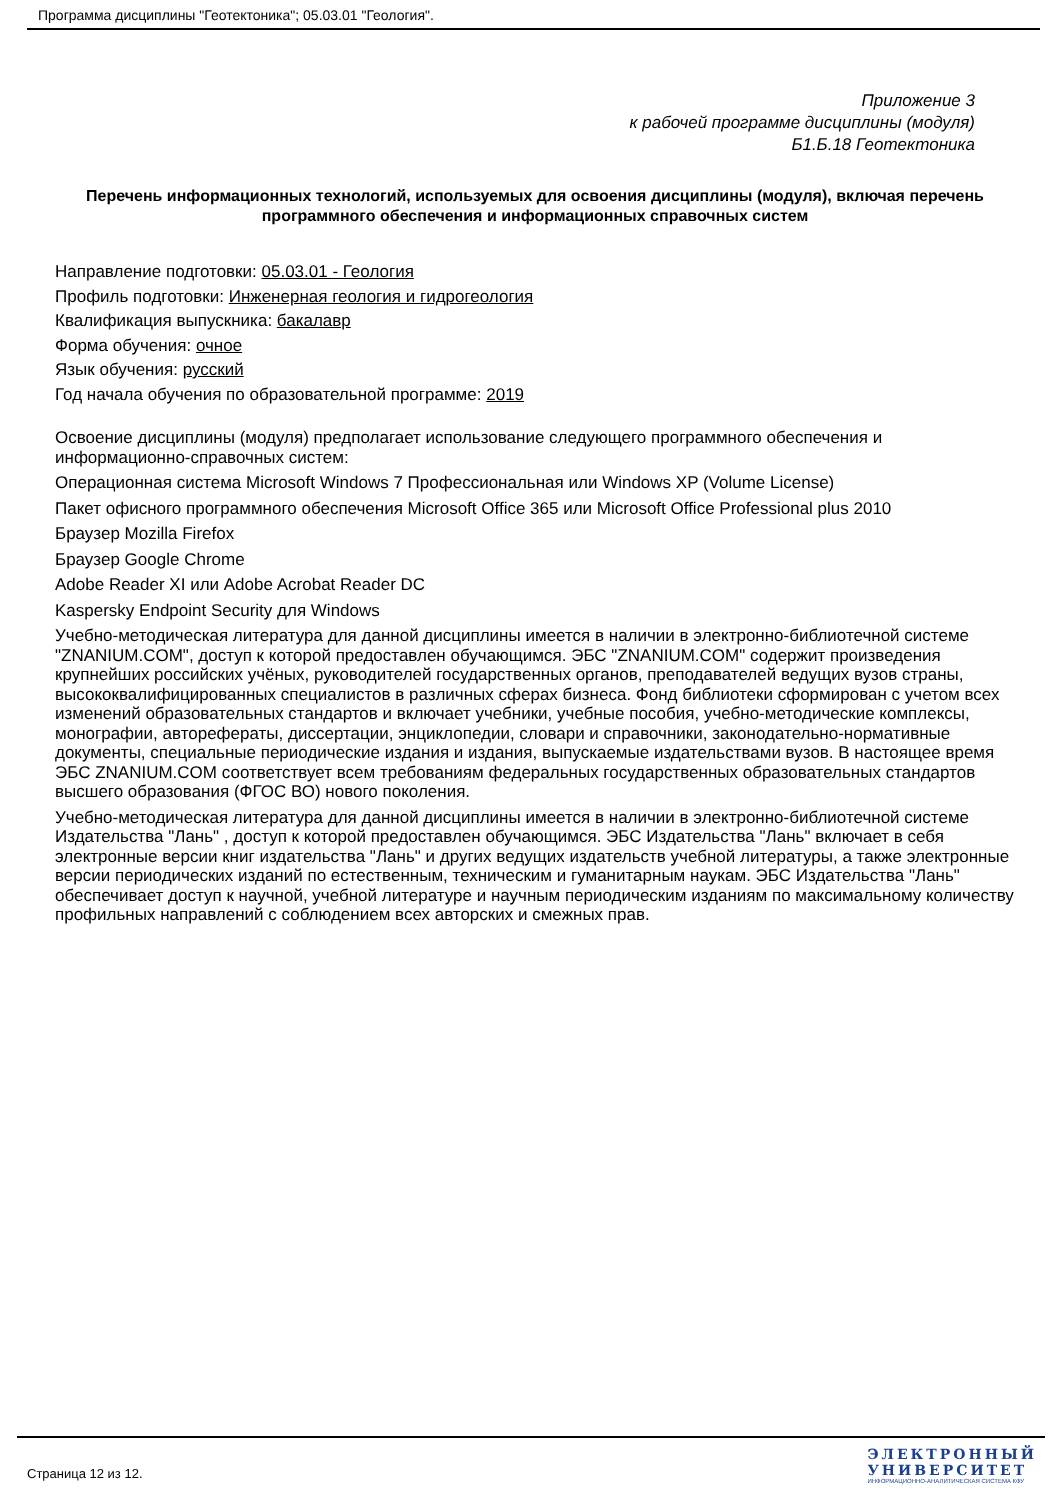Программа дисциплины "Геотектоника"; 05.03.01 "Геология".
Приложение 3
к рабочей программе дисциплины (модуля)
Б1.Б.18 Геотектоника
Перечень информационных технологий, используемых для освоения дисциплины (модуля), включая перечень программного обеспечения и информационных справочных систем
Направление подготовки: 05.03.01 - Геология
Профиль подготовки: Инженерная геология и гидрогеология
Квалификация выпускника: бакалавр
Форма обучения: очное
Язык обучения: русский
Год начала обучения по образовательной программе: 2019
Освоение дисциплины (модуля) предполагает использование следующего программного обеспечения и информационно-справочных систем:
Операционная система Microsoft Windows 7 Профессиональная или Windows XP (Volume License)
Пакет офисного программного обеспечения Microsoft Office 365 или Microsoft Office Professional plus 2010
Браузер Mozilla Firefox
Браузер Google Chrome
Adobe Reader XI или Adobe Acrobat Reader DC
Kaspersky Endpoint Security для Windows
Учебно-методическая литература для данной дисциплины имеется в наличии в электронно-библиотечной системе "ZNANIUM.COM", доступ к которой предоставлен обучающимся. ЭБС "ZNANIUM.COM" содержит произведения крупнейших российских учёных, руководителей государственных органов, преподавателей ведущих вузов страны, высококвалифицированных специалистов в различных сферах бизнеса. Фонд библиотеки сформирован с учетом всех изменений образовательных стандартов и включает учебники, учебные пособия, учебно-методические комплексы, монографии, авторефераты, диссертации, энциклопедии, словари и справочники, законодательно-нормативные документы, специальные периодические издания и издания, выпускаемые издательствами вузов. В настоящее время ЭБС ZNANIUM.COM соответствует всем требованиям федеральных государственных образовательных стандартов высшего образования (ФГОС ВО) нового поколения.
Учебно-методическая литература для данной дисциплины имеется в наличии в электронно-библиотечной системе Издательства "Лань" , доступ к которой предоставлен обучающимся. ЭБС Издательства "Лань" включает в себя электронные версии книг издательства "Лань" и других ведущих издательств учебной литературы, а также электронные версии периодических изданий по естественным, техническим и гуманитарным наукам. ЭБС Издательства "Лань" обеспечивает доступ к научной, учебной литературе и научным периодическим изданиям по максимальному количеству профильных направлений с соблюдением всех авторских и смежных прав.
Страница 12 из 12.
ЭЛЕКТРОННЫЙ
УНИВЕРСИТЕТ
ИНФОРМАЦИОННО-АНАЛИТИЧЕСКАЯ СИСТЕМА КФУ